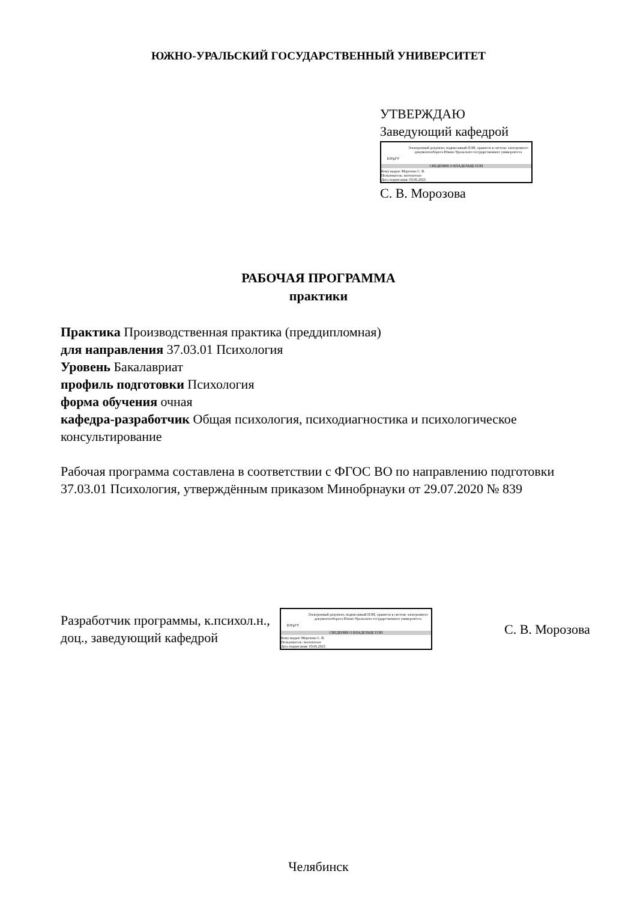ЮЖНО-УРАЛЬСКИЙ ГОСУДАРСТВЕННЫЙ УНИВЕРСИТЕТ
УТВЕРЖДАЮ
Заведующий кафедрой
ЮУрГУ
Электронный документ, подписанный ПЭП, хранится в системе электронного документооборота Южно-Уральского государственного университета
СВЕДЕНИЯ О ВЛАДЕЛЬЦЕ ПЭП
Кому выдан: Морозова С. В.
Пользователь: morozovasv
Дата подписания: 03.06.2023
С. В. Морозова
РАБОЧАЯ ПРОГРАММА
практики
Практика Производственная практика (преддипломная)
для направления 37.03.01 Психология
Уровень Бакалавриат
профиль подготовки Психология
форма обучения очная
кафедра-разработчик Общая психология, психодиагностика и психологическое консультирование
Рабочая программа составлена в соответствии с ФГОС ВО по направлению подготовки 37.03.01 Психология, утверждённым приказом Минобрнауки от 29.07.2020 № 839
Разработчик программы, к.психол.н., доц., заведующий кафедрой
ЮУрГУ
Электронный документ, подписанный ПЭП, хранится в системе электронного документооборота Южно-Уральского государственного университета
СВЕДЕНИЯ О ВЛАДЕЛЬЦЕ ПЭП
Кому выдан: Морозова С. В.
Пользователь: morozovasv
Дата подписания: 03.06.2023
С. В. Морозова
Челябинск